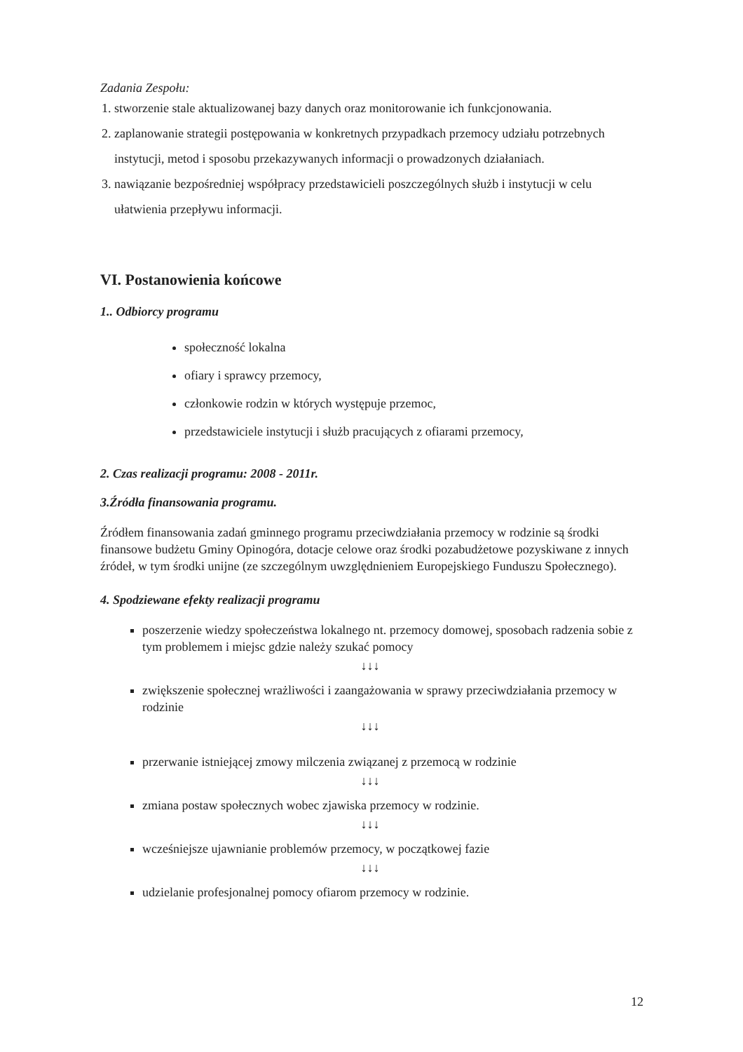Zadania Zespołu:
1. stworzenie stale aktualizowanej bazy danych oraz monitorowanie ich funkcjonowania.
2. zaplanowanie strategii postępowania w konkretnych przypadkach przemocy udziału potrzebnych instytucji, metod i sposobu przekazywanych informacji o prowadzonych działaniach.
3. nawiązanie bezpośredniej współpracy przedstawicieli poszczególnych służb i instytucji w celu ułatwienia przepływu informacji.
VI. Postanowienia końcowe
1.. Odbiorcy programu
społeczność lokalna
ofiary i sprawcy przemocy,
członkowie rodzin w których występuje przemoc,
przedstawiciele instytucji i służb pracujących z ofiarami przemocy,
2. Czas realizacji programu: 2008 - 2011r.
3.Źródła finansowania programu.
Źródłem finansowania zadań gminnego programu przeciwdziałania przemocy w rodzinie są środki finansowe budżetu Gminy Opinogóra, dotacje celowe oraz środki pozabudżetowe pozyskiwane z innych źródeł, w tym środki unijne (ze szczególnym uwzględnieniem Europejskiego Funduszu Społecznego).
4. Spodziewane efekty realizacji programu
poszerzenie wiedzy społeczeństwa lokalnego nt. przemocy domowej, sposobach radzenia sobie z tym problemem i miejsc gdzie należy szukać pomocy
↓↓↓
zwiększenie społecznej wrażliwości i zaangażowania w sprawy przeciwdziałania przemocy w rodzinie
↓↓↓
przerwanie istniejącej zmowy milczenia związanej z przemocą w rodzinie
↓↓↓
zmiana postaw społecznych wobec zjawiska przemocy w rodzinie.
↓↓↓
wcześniejsze ujawnianie problemów przemocy, w początkowej fazie
↓↓↓
udzielanie profesjonalnej pomocy ofiarom przemocy w rodzinie.
12